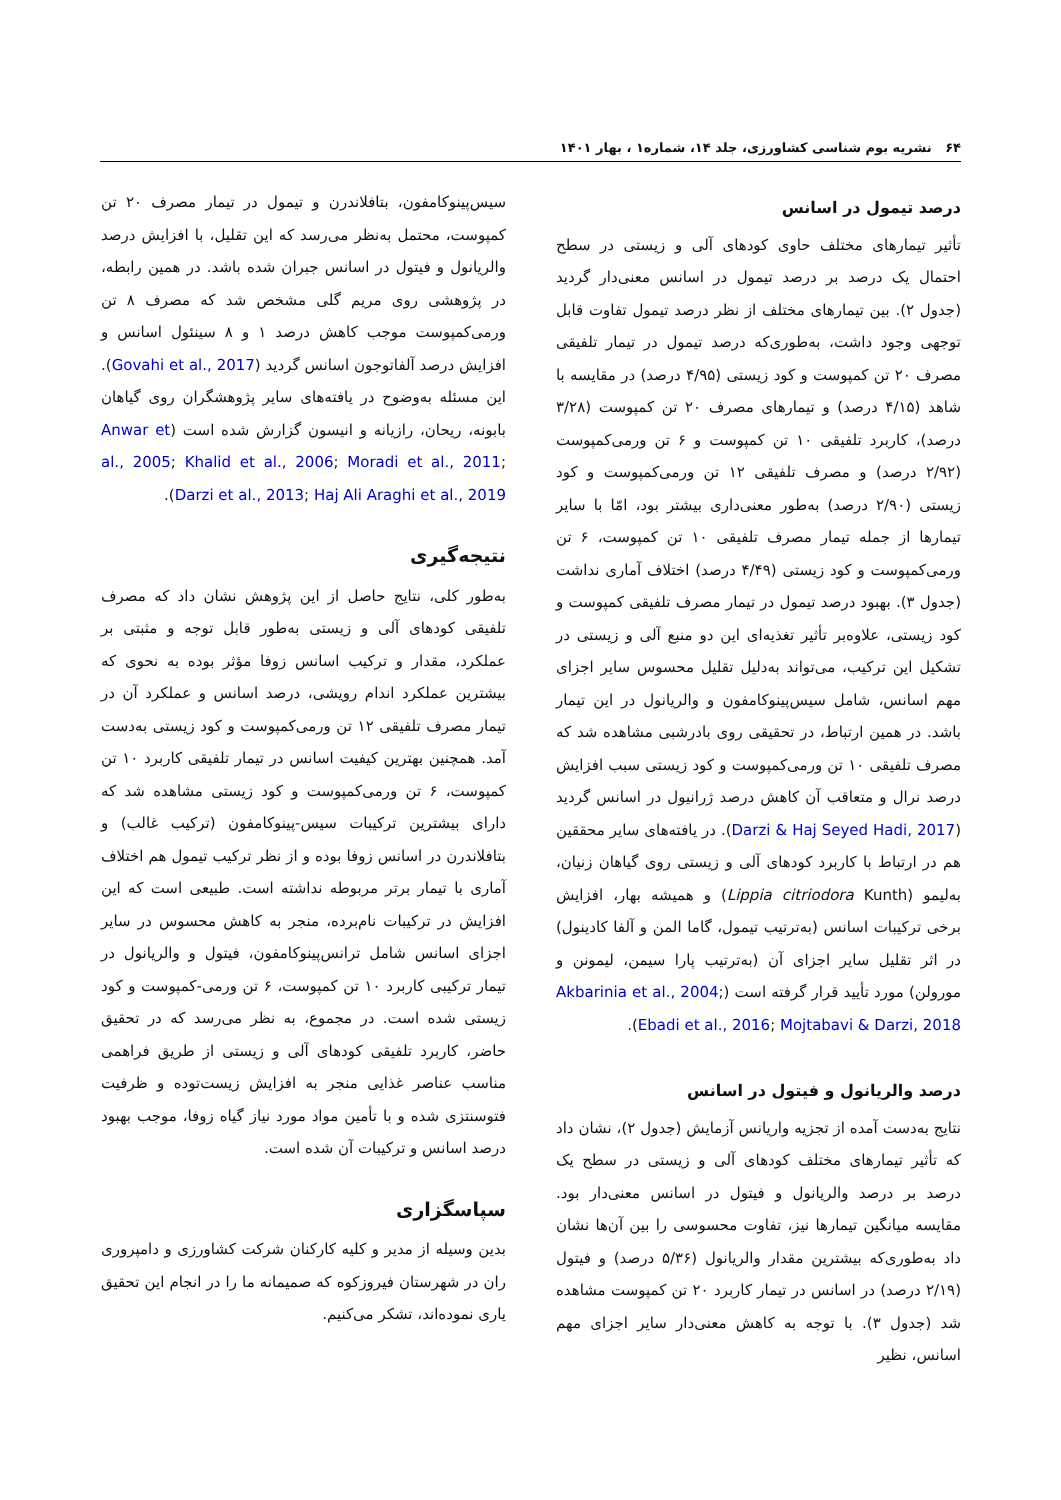۶۴ نشریه بوم شناسی کشاورزی، جلد ۱۴، شماره۱ ، بهار ۱۴۰۱
درصد تیمول در اسانس
تأثیر تیمارهای مختلف حاوی کودهای آلی و زیستی در سطح احتمال یک درصد بر درصد تیمول در اسانس معنی‌دار گردید (جدول ۲). بین تیمارهای مختلف از نظر درصد تیمول تفاوت قابل توجهی وجود داشت، به‌طوری‌که درصد تیمول در تیمار تلفیقی مصرف ۲۰ تن کمپوست و کود زیستی (۴/۹۵ درصد) در مقایسه با شاهد (۴/۱۵ درصد) و تیمارهای مصرف ۲۰ تن کمپوست (۳/۲۸ درصد)، کاربرد تلفیقی ۱۰ تن کمپوست و ۶ تن ورمی‌کمپوست (۲/۹۲ درصد) و مصرف تلفیقی ۱۲ تن ورمی‌کمپوست و کود زیستی (۲/۹۰ درصد) به‌طور معنی‌داری بیشتر بود، امّا با سایر تیمارها از جمله تیمار مصرف تلفیقی ۱۰ تن کمپوست، ۶ تن ورمی‌کمپوست و کود زیستی (۴/۴۹ درصد) اختلاف آماری نداشت (جدول ۳). بهبود درصد تیمول در تیمار مصرف تلفیقی کمپوست و کود زیستی، علاوه‌بر تأثیر تغذیه‌ای این دو منبع آلی و زیستی در تشکیل این ترکیب، می‌تواند به‌دلیل تقلیل محسوس سایر اجزای مهم اسانس، شامل سیس‌پینوکامفون و والریانول در این تیمار باشد. در همین ارتباط، در تحقیقی روی بادرشبی مشاهده شد که مصرف تلفیقی ۱۰ تن ورمی‌کمپوست و کود زیستی سبب افزایش درصد نرال و متعاقب آن کاهش درصد ژرانیول در اسانس گردید (Darzi & Haj Seyed Hadi, 2017). در یافته‌های سایر محققین هم در ارتباط با کاربرد کودهای آلی و زیستی روی گیاهان زنیان، به‌لیمو (Lippia citriodora Kunth) و همیشه بهار، افزایش برخی ترکیبات اسانس (به‌ترتیب تیمول، گاما المن و آلفا کادینول) در اثر تقلیل سایر اجزای آن (به‌ترتیب پارا سیمن، لیمونن و مورولن) مورد تأیید قرار گرفته است (Akbarinia et al., 2004; Ebadi et al., 2016; Mojtabavi & Darzi, 2018).
درصد والریانول و فیتول در اسانس
نتایج به‌دست آمده از تجزیه واریانس آزمایش (جدول ۲)، نشان داد که تأثیر تیمارهای مختلف کودهای آلی و زیستی در سطح یک درصد بر درصد والریانول و فیتول در اسانس معنی‌دار بود. مقایسه میانگین تیمارها نیز، تفاوت محسوسی را بین آن‌ها نشان داد به‌طوری‌که بیشترین مقدار والریانول (۵/۳۶ درصد) و فیتول (۲/۱۹ درصد) در اسانس در تیمار کاربرد ۲۰ تن کمپوست مشاهده شد (جدول ۳). با توجه به کاهش معنی‌دار سایر اجزای مهم اسانس، نظیر
سیس‌پینوکامفون، بتافلاندرن و تیمول در تیمار مصرف ۲۰ تن کمپوست، محتمل به‌نظر می‌رسد که این تقلیل، با افزایش درصد والریانول و فیتول در اسانس جبران شده باشد. در همین رابطه، در پژوهشی روی مریم گلی مشخص شد که مصرف ۸ تن ورمی‌کمپوست موجب کاهش درصد ۱ و ۸ سینئول اسانس و افزایش درصد آلفاتوجون اسانس گردید (Govahi et al., 2017). این مسئله به‌وضوح در یافته‌های سایر پژوهشگران روی گیاهان بابونه، ریحان، رازیانه و انیسون گزارش شده است (Anwar et al., 2005; Khalid et al., 2006; Moradi et al., 2011; Darzi et al., 2013; Haj Ali Araghi et al., 2019).
نتیجه‌گیری
به‌طور کلی، نتایج حاصل از این پژوهش نشان داد که مصرف تلفیقی کودهای آلی و زیستی به‌طور قابل توجه و مثبتی بر عملکرد، مقدار و ترکیب اسانس زوفا مؤثر بوده به نحوی که بیشترین عملکرد اندام رویشی، درصد اسانس و عملکرد آن در تیمار مصرف تلفیقی ۱۲ تن ورمی‌کمپوست و کود زیستی به‌دست آمد. همچنین بهترین کیفیت اسانس در تیمار تلفیقی کاربرد ۱۰ تن کمپوست، ۶ تن ورمی‌کمپوست و کود زیستی مشاهده شد که دارای بیشترین ترکیبات سیس-پینوکامفون (ترکیب غالب) و بتافلاندرن در اسانس زوفا بوده و از نظر ترکیب تیمول هم اختلاف آماری با تیمار برتر مربوطه نداشته است. طبیعی است که این افزایش در ترکیبات نام‌برده، منجر به کاهش محسوس در سایر اجزای اسانس شامل ترانس‌پینوکامفون، فیتول و والریانول در تیمار ترکیبی کاربرد ۱۰ تن کمپوست، ۶ تن ورمی-کمپوست و کود زیستی شده است. در مجموع، به نظر می‌رسد که در تحقیق حاضر، کاربرد تلفیقی کودهای آلی و زیستی از طریق فراهمی مناسب عناصر غذایی منجر به افزایش زیست‌توده و ظرفیت فتوسنتزی شده و با تأمین مواد مورد نیاز گیاه زوفا، موجب بهبود درصد اسانس و ترکیبات آن شده است.
سپاسگزاری
بدین وسیله از مدیر و کلیه کارکنان شرکت کشاورزی و دامپروری ران در شهرستان فیروزکوه که صمیمانه ما را در انجام این تحقیق یاری نموده‌اند، تشکر می‌کنیم.